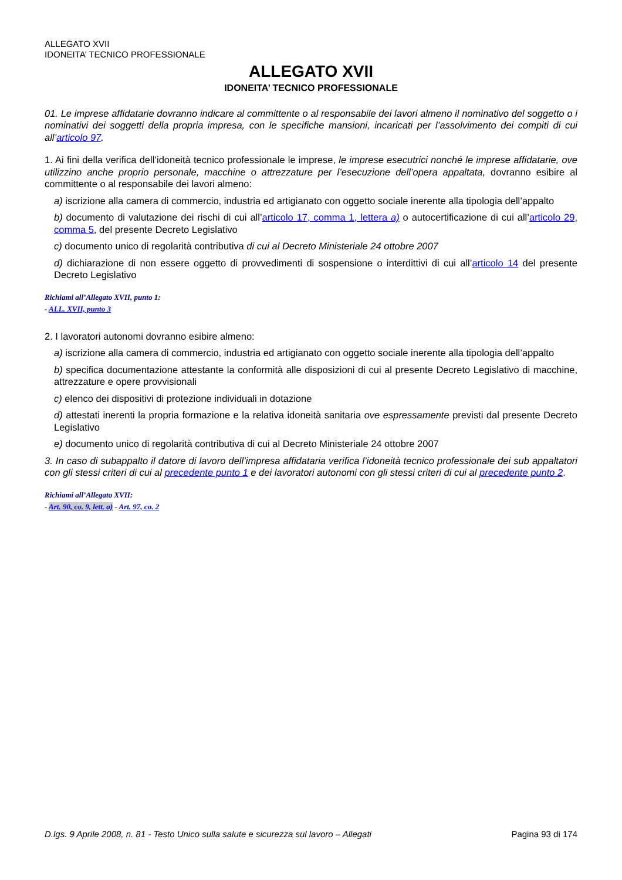ALLEGATO XVII
IDONEITA’ TECNICO PROFESSIONALE
ALLEGATO XVII
IDONEITA’ TECNICO PROFESSIONALE
01. Le imprese affidatarie dovranno indicare al committente o al responsabile dei lavori almeno il nominativo del soggetto o i nominativi dei soggetti della propria impresa, con le specifiche mansioni, incaricati per l’assolvimento dei compiti di cui all’articolo 97.
1. Ai fini della verifica dell’idoneità tecnico professionale le imprese, le imprese esecutrici nonché le imprese affidatarie, ove utilizzino anche proprio personale, macchine o attrezzature per l’esecuzione dell’opera appaltata, dovranno esibire al committente o al responsabile dei lavori almeno:
a) iscrizione alla camera di commercio, industria ed artigianato con oggetto sociale inerente alla tipologia dell’appalto
b) documento di valutazione dei rischi di cui all’articolo 17, comma 1, lettera a) o autocertificazione di cui all’articolo 29, comma 5, del presente Decreto Legislativo
c) documento unico di regolarità contributiva di cui al Decreto Ministeriale 24 ottobre 2007
d) dichiarazione di non essere oggetto di provvedimenti di sospensione o interdittivi di cui all’articolo 14 del presente Decreto Legislativo
Richiami all’Allegato XVII, punto 1:
- ALL. XVII, punto 3
2. I lavoratori autonomi dovranno esibire almeno:
a) iscrizione alla camera di commercio, industria ed artigianato con oggetto sociale inerente alla tipologia dell’appalto
b) specifica documentazione attestante la conformità alle disposizioni di cui al presente Decreto Legislativo di macchine, attrezzature e opere provvisionali
c) elenco dei dispositivi di protezione individuali in dotazione
d) attestati inerenti la propria formazione e la relativa idoneità sanitaria ove espressamente previsti dal presente Decreto Legislativo
e) documento unico di regolarità contributiva di cui al Decreto Ministeriale 24 ottobre 2007
3. In caso di subappalto il datore di lavoro dell’impresa affidataria verifica l’idoneità tecnico professionale dei sub appaltatori con gli stessi criteri di cui al precedente punto 1 e dei lavoratori autonomi con gli stessi criteri di cui al precedente punto 2.
Richiami all’Allegato XVII:
- Art. 90, co. 9, lett. a) - Art. 97, co. 2
D.lgs. 9 Aprile 2008, n. 81 - Testo Unico sulla salute e sicurezza sul lavoro – Allegati Pagina 93 di 174